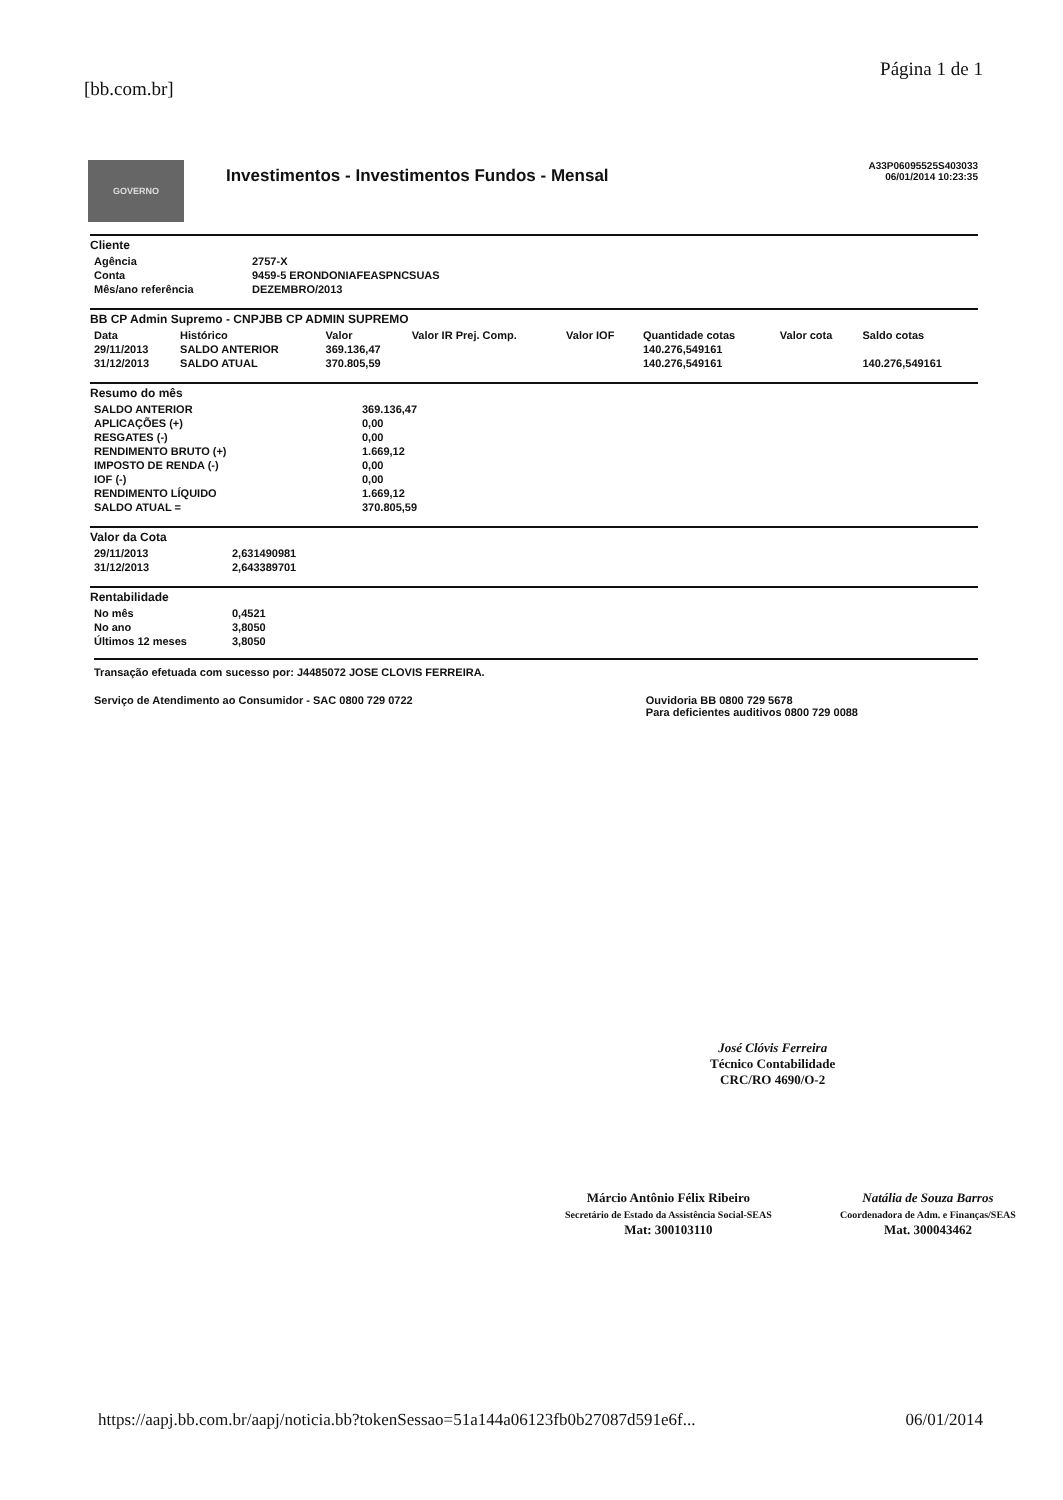[bb.com.br] Página 1 de 1
GOVERNO
Investimentos - Investimentos Fundos - Mensal
A33P06095525S403033
06/01/2014 10:23:35
Cliente
| Agência | 2757-X |
| Conta | 9459-5 ERONDONIAFEASPNCSUAS |
| Mês/ano referência | DEZEMBRO/2013 |
BB CP Admin Supremo - CNPJBB CP ADMIN SUPREMO
| Data | Histórico | Valor | Valor IR Prej. Comp. | Valor IOF | Quantidade cotas | Valor cota | Saldo cotas |
| --- | --- | --- | --- | --- | --- | --- | --- |
| 29/11/2013 | SALDO ANTERIOR | 369.136,47 | | | 140.276,549161 | | |
| 31/12/2013 | SALDO ATUAL | 370.805,59 | | | 140.276,549161 | | 140.276,549161 |
Resumo do mês
| SALDO ANTERIOR | 369.136,47 |
| APLICAÇÕES (+) | 0,00 |
| RESGATES (-) | 0,00 |
| RENDIMENTO BRUTO (+) | 1.669,12 |
| IMPOSTO DE RENDA (-) | 0,00 |
| IOF (-) | 0,00 |
| RENDIMENTO LÍQUIDO | 1.669,12 |
| SALDO ATUAL = | 370.805,59 |
Valor da Cota
| 29/11/2013 | 2,631490981 |
| 31/12/2013 | 2,643389701 |
Rentabilidade
| No mês | 0,4521 |
| No ano | 3,8050 |
| Últimos 12 meses | 3,8050 |
Transação efetuada com sucesso por: J4485072 JOSE CLOVIS FERREIRA.
Serviço de Atendimento ao Consumidor - SAC 0800 729 0722 Ouvidoria BB 0800 729 5678
Para deficientes auditivos 0800 729 0088
José Clóvis Ferreira
Técnico Contabilidade
CRC/RO 4690/O-2
Márcio Antônio Félix Ribeiro
Secretário de Estado da Assistência Social-SEAS
Mat: 300103110
Natália de Souza Barros
Coordenadora de Adm. e Finanças/SEAS
Mat. 300043462
https://aapj.bb.com.br/aapj/noticia.bb?tokenSessao=51a144a06123fb0b27087d591e6f... 06/01/2014